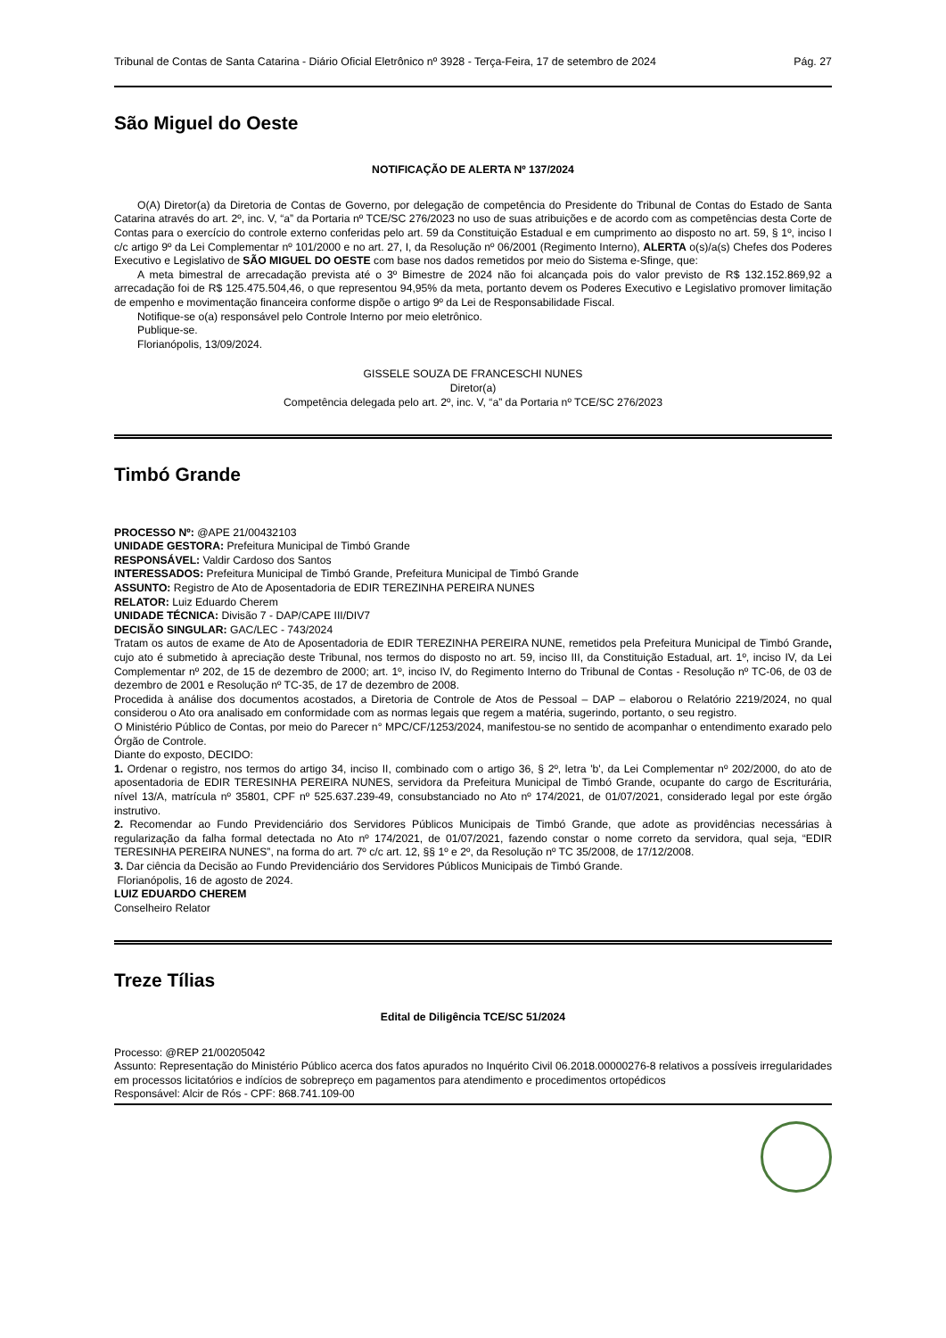Tribunal de Contas de Santa Catarina - Diário Oficial Eletrônico nº 3928 - Terça-Feira, 17 de setembro de 2024 Pág. 27
São Miguel do Oeste
NOTIFICAÇÃO DE ALERTA Nº 137/2024
O(A) Diretor(a) da Diretoria de Contas de Governo, por delegação de competência do Presidente do Tribunal de Contas do Estado de Santa Catarina através do art. 2º, inc. V, “a” da Portaria nº TCE/SC 276/2023 no uso de suas atribuições e de acordo com as competências desta Corte de Contas para o exercício do controle externo conferidas pelo art. 59 da Constituição Estadual e em cumprimento ao disposto no art. 59, § 1º, inciso I c/c artigo 9º da Lei Complementar nº 101/2000 e no art. 27, I, da Resolução nº 06/2001 (Regimento Interno), ALERTA o(s)/a(s) Chefes dos Poderes Executivo e Legislativo de SÃO MIGUEL DO OESTE com base nos dados remetidos por meio do Sistema e-Sfinge, que:
A meta bimestral de arrecadação prevista até o 3º Bimestre de 2024 não foi alcançada pois do valor previsto de R$ 132.152.869,92 a arrecadação foi de R$ 125.475.504,46, o que representou 94,95% da meta, portanto devem os Poderes Executivo e Legislativo promover limitação de empenho e movimentação financeira conforme dispõe o artigo 9º da Lei de Responsabilidade Fiscal.
Notifique-se o(a) responsável pelo Controle Interno por meio eletrônico.
Publique-se.
Florianópolis, 13/09/2024.
GISSELE SOUZA DE FRANCESCHI NUNES
Diretor(a)
Competência delegada pelo art. 2º, inc. V, “a” da Portaria nº TCE/SC 276/2023
Timbó Grande
PROCESSO Nº: @APE 21/00432103
UNIDADE GESTORA: Prefeitura Municipal de Timbó Grande
RESPONSÁVEL: Valdir Cardoso dos Santos
INTERESSADOS: Prefeitura Municipal de Timbó Grande, Prefeitura Municipal de Timbó Grande
ASSUNTO: Registro de Ato de Aposentadoria de EDIR TEREZINHA PEREIRA NUNES
RELATOR: Luiz Eduardo Cherem
UNIDADE TÉCNICA: Divisão 7 - DAP/CAPE III/DIV7
DECISÃO SINGULAR: GAC/LEC - 743/2024
Tratam os autos de exame de Ato de Aposentadoria de EDIR TEREZINHA PEREIRA NUNE, remetidos pela Prefeitura Municipal de Timbó Grande, cujo ato é submetido à apreciação deste Tribunal, nos termos do disposto no art. 59, inciso III, da Constituição Estadual, art. 1º, inciso IV, da Lei Complementar nº 202, de 15 de dezembro de 2000; art. 1º, inciso IV, do Regimento Interno do Tribunal de Contas - Resolução nº TC-06, de 03 de dezembro de 2001 e Resolução nº TC-35, de 17 de dezembro de 2008.
Procedida à análise dos documentos acostados, a Diretoria de Controle de Atos de Pessoal – DAP – elaborou o Relatório 2219/2024, no qual considerou o Ato ora analisado em conformidade com as normas legais que regem a matéria, sugerindo, portanto, o seu registro.
O Ministério Público de Contas, por meio do Parecer n° MPC/CF/1253/2024, manifestou-se no sentido de acompanhar o entendimento exarado pelo Órgão de Controle.
Diante do exposto, DECIDO:
1. Ordenar o registro, nos termos do artigo 34, inciso II, combinado com o artigo 36, § 2º, letra 'b', da Lei Complementar nº 202/2000, do ato de aposentadoria de EDIR TERESINHA PEREIRA NUNES, servidora da Prefeitura Municipal de Timbó Grande, ocupante do cargo de Escriturária, nível 13/A, matrícula nº 35801, CPF nº 525.637.239-49, consubstanciado no Ato nº 174/2021, de 01/07/2021, considerado legal por este órgão instrutivo.
2. Recomendar ao Fundo Previdenciário dos Servidores Públicos Municipais de Timbó Grande, que adote as providências necessárias à regularização da falha formal detectada no Ato nº 174/2021, de 01/07/2021, fazendo constar o nome correto da servidora, qual seja, “EDIR TERESINHA PEREIRA NUNES”, na forma do art. 7º c/c art. 12, §§ 1º e 2º, da Resolução nº TC 35/2008, de 17/12/2008.
3. Dar ciência da Decisão ao Fundo Previdenciário dos Servidores Públicos Municipais de Timbó Grande.
Florianópolis, 16 de agosto de 2024.
LUIZ EDUARDO CHEREM
Conselheiro Relator
Treze Tílias
Edital de Diligência TCE/SC 51/2024
Processo: @REP 21/00205042
Assunto: Representação do Ministério Público acerca dos fatos apurados no Inquérito Civil 06.2018.00000276-8 relativos a possíveis irregularidades em processos licitatórios e indícios de sobrepreço em pagamentos para atendimento e procedimentos ortopédicos
Responsável: Alcir de Rós - CPF: 868.741.109-00